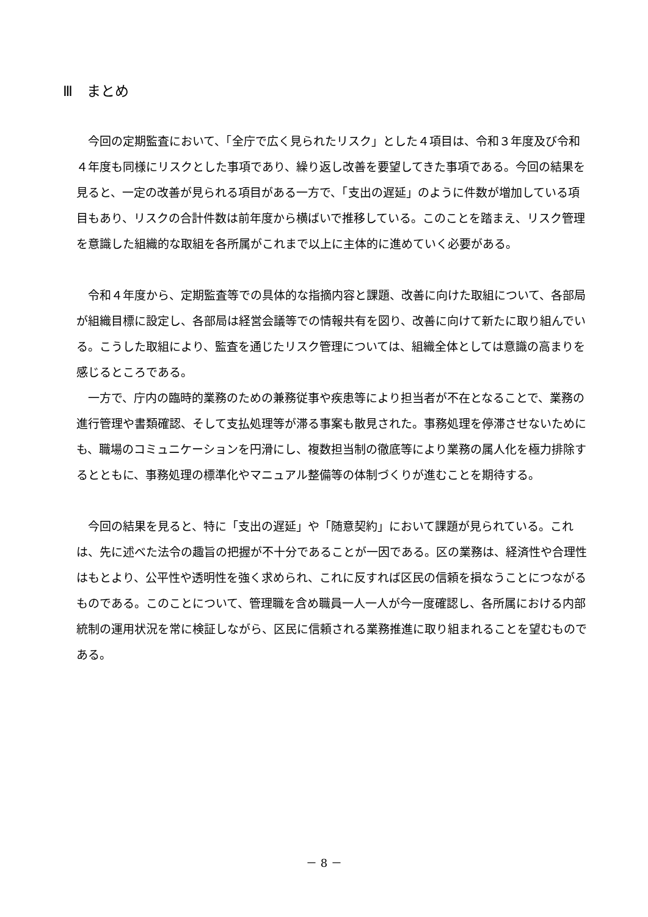Ⅲ　まとめ
　今回の定期監査において、「全庁で広く見られたリスク」とした４項目は、令和３年度及び令和４年度も同様にリスクとした事項であり、繰り返し改善を要望してきた事項である。今回の結果を見ると、一定の改善が見られる項目がある一方で、「支出の遅延」のように件数が増加している項目もあり、リスクの合計件数は前年度から横ばいで推移している。このことを踏まえ、リスク管理を意識した組織的な取組を各所属がこれまで以上に主体的に進めていく必要がある。
　令和４年度から、定期監査等での具体的な指摘内容と課題、改善に向けた取組について、各部局が組織目標に設定し、各部局は経営会議等での情報共有を図り、改善に向けて新たに取り組んでいる。こうした取組により、監査を通じたリスク管理については、組織全体としては意識の高まりを感じるところである。
　一方で、庁内の臨時的業務のための兼務従事や疾患等により担当者が不在となることで、業務の進行管理や書類確認、そして支払処理等が滞る事案も散見された。事務処理を停滞させないためにも、職場のコミュニケーションを円滑にし、複数担当制の徹底等により業務の属人化を極力排除するとともに、事務処理の標準化やマニュアル整備等の体制づくりが進むことを期待する。
　今回の結果を見ると、特に「支出の遅延」や「随意契約」において課題が見られている。これは、先に述べた法令の趣旨の把握が不十分であることが一因である。区の業務は、経済性や合理性はもとより、公平性や透明性を強く求められ、これに反すれば区民の信頼を損なうことにつながるものである。このことについて、管理職を含め職員一人一人が今一度確認し、各所属における内部統制の運用状況を常に検証しながら、区民に信頼される業務推進に取り組まれることを望むものである。
－ 8 －